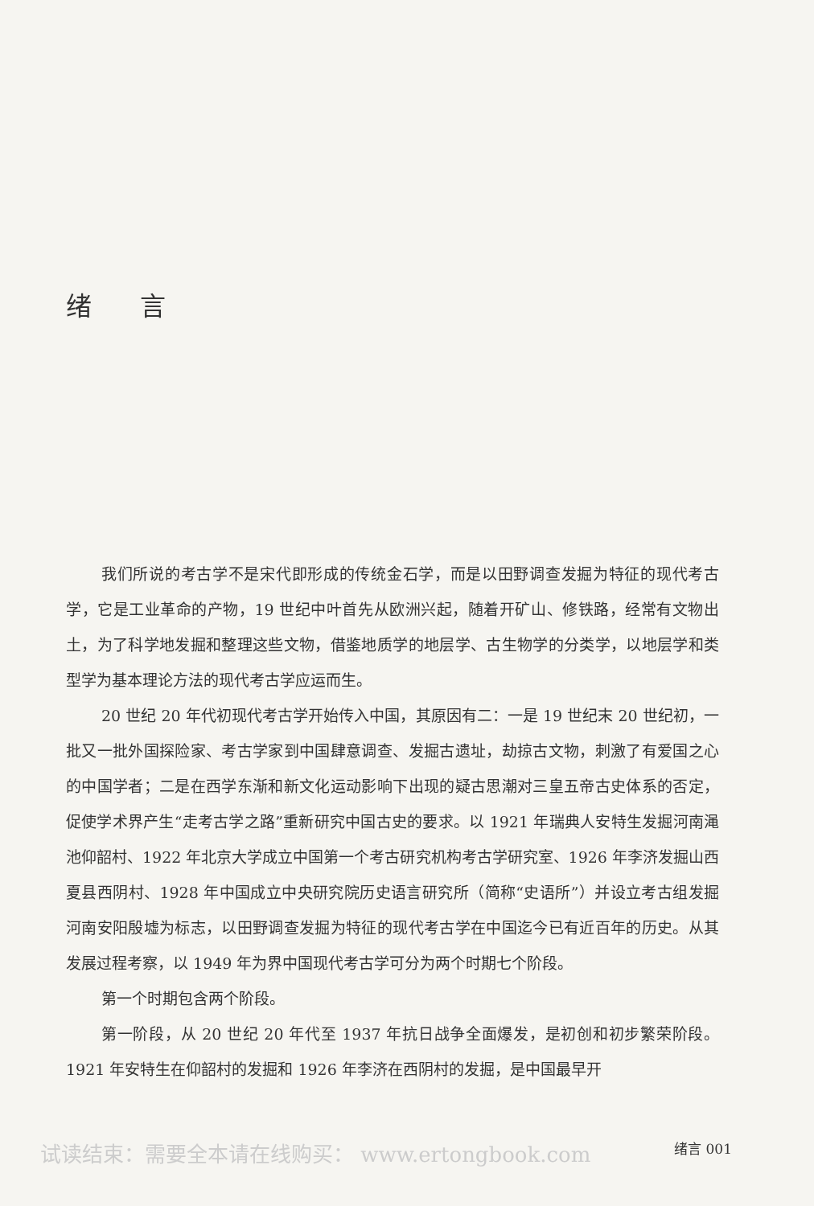绪言
我们所说的考古学不是宋代即形成的传统金石学，而是以田野调查发掘为特征的现代考古学，它是工业革命的产物，19 世纪中叶首先从欧洲兴起，随着开矿山、修铁路，经常有文物出土，为了科学地发掘和整理这些文物，借鉴地质学的地层学、古生物学的分类学，以地层学和类型学为基本理论方法的现代考古学应运而生。
20 世纪 20 年代初现代考古学开始传入中国，其原因有二：一是 19 世纪末 20 世纪初，一批又一批外国探险家、考古学家到中国肆意调查、发掘古遗址，劫掠古文物，刺激了有爱国之心的中国学者；二是在西学东渐和新文化运动影响下出现的疑古思潮对三皇五帝古史体系的否定，促使学术界产生“走考古学之路”重新研究中国古史的要求。以 1921 年瑞典人安特生发掘河南渑池仰韶村、1922 年北京大学成立中国第一个考古研究机构考古学研究室、1926 年李济发掘山西夏县西阴村、1928 年中国成立中央研究院历史语言研究所（简称“史语所”）并设立考古组发掘河南安阳殷墟为标志，以田野调查发掘为特征的现代考古学在中国迄今已有近百年的历史。从其发展过程考察，以 1949 年为界中国现代考古学可分为两个时期七个阶段。
第一个时期包含两个阶段。
第一阶段，从 20 世纪 20 年代至 1937 年抗日战争全面爆发，是初创和初步繁荣阶段。1921 年安特生在仰韶村的发掘和 1926 年李济在西阴村的发掘，是中国最早开
试读结束：需要全本请在线购买： www.ertongbook.com 绪言 001